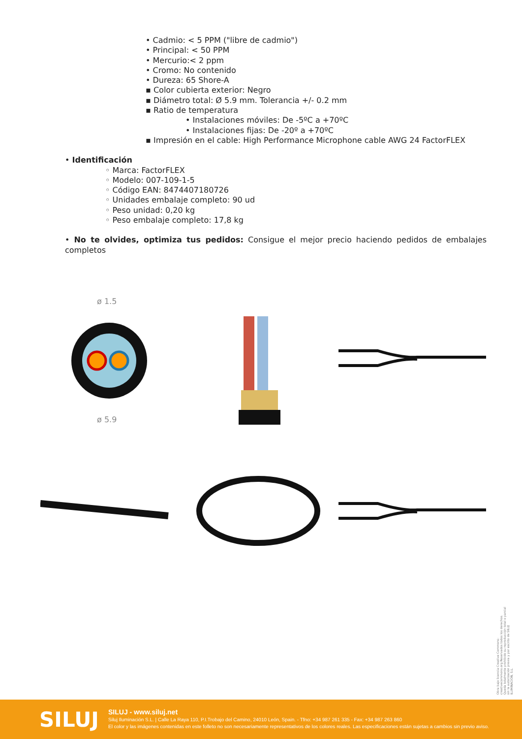• Cadmio: < 5 PPM ("libre de cadmio")
• Principal: < 50 PPM
• Mercurio:< 2 ppm
• Cromo: No contenido
• Dureza: 65 Shore-A
▪ Color cubierta exterior: Negro
▪ Diámetro total: Ø 5.9 mm. Tolerancia +/- 0.2 mm
▪ Ratio de temperatura
• Instalaciones móviles: De -5ºC a +70ºC
• Instalaciones fijas: De -20º a +70ºC
▪ Impresión en el cable: High Performance Microphone cable AWG 24 FactorFLEX
• Identificación
◦ Marca: FactorFLEX
◦ Modelo: 007-109-1-5
◦ Código EAN: 8474407180726
◦ Unidades embalaje completo: 90 ud
◦ Peso unidad: 0,20 kg
◦ Peso embalaje completo: 17,8 kg
• No te olvides, optimiza tus pedidos: Consigue el mejor precio haciendo pedidos de embalajes completos
ø 1.5
ø 5.9
Obra bajo licencia Creative Commons: creativecommons.org Reservados todos los derechos. Queda totalmente prohibido su reproducción total o parcial sin la autorización previa y por escrito de SILUJ ILUMINACIÓN, S.L.
SILUJ
SILUJ - www.siluj.net
Siluj Iluminación S.L. | Calle La Raya 110, P.I.Trobajo del Camino, 24010 León, Spain. - Tfno: +34 987 261 335 - Fax: +34 987 263 860
El color y las imágenes contenidas en este folleto no son necesariamente representativos de los colores reales. Las especificaciones están sujetas a cambios sin previo aviso.